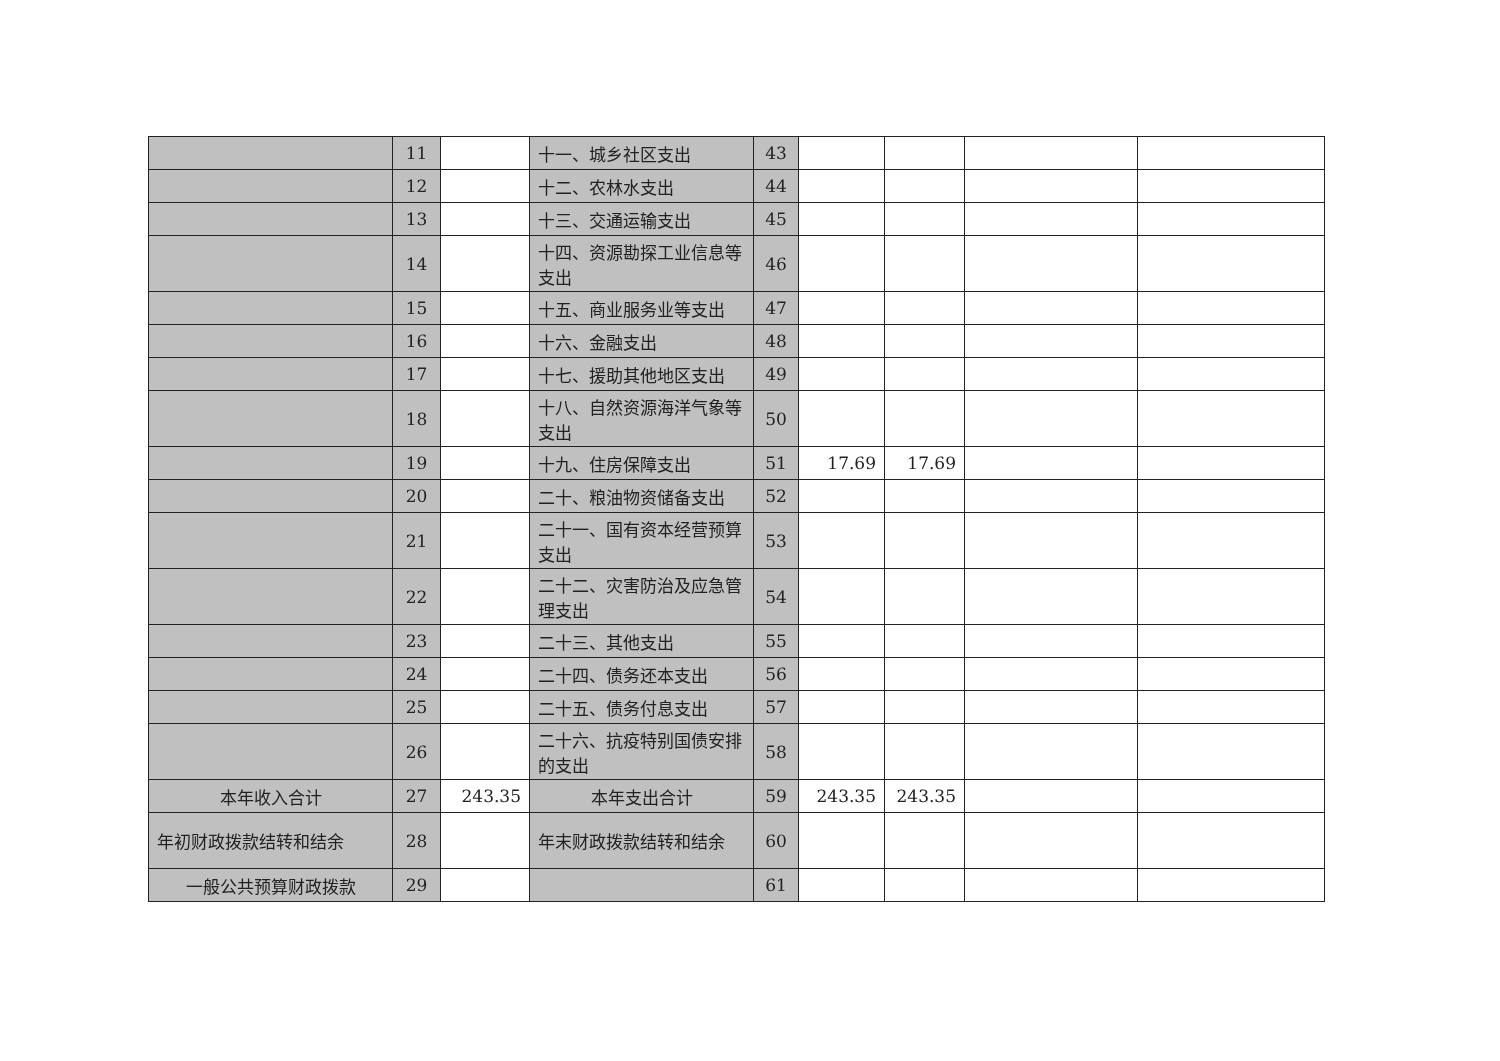| | 11 | | 十一、城乡社区支出 | 43 | | | | |
| | 12 | | 十二、农林水支出 | 44 | | | | |
| | 13 | | 十三、交通运输支出 | 45 | | | | |
| | 14 | | 十四、资源勘探工业信息等支出 | 46 | | | | |
| | 15 | | 十五、商业服务业等支出 | 47 | | | | |
| | 16 | | 十六、金融支出 | 48 | | | | |
| | 17 | | 十七、援助其他地区支出 | 49 | | | | |
| | 18 | | 十八、自然资源海洋气象等支出 | 50 | | | | |
| | 19 | | 十九、住房保障支出 | 51 | 17.69 | 17.69 | | |
| | 20 | | 二十、粮油物资储备支出 | 52 | | | | |
| | 21 | | 二十一、国有资本经营预算支出 | 53 | | | | |
| | 22 | | 二十二、灾害防治及应急管理支出 | 54 | | | | |
| | 23 | | 二十三、其他支出 | 55 | | | | |
| | 24 | | 二十四、债务还本支出 | 56 | | | | |
| | 25 | | 二十五、债务付息支出 | 57 | | | | |
| | 26 | | 二十六、抗疫特别国债安排的支出 | 58 | | | | |
| 本年收入合计 | 27 | 243.35 | 本年支出合计 | 59 | 243.35 | 243.35 | | |
| 年初财政拨款结转和结余 | 28 | | 年末财政拨款结转和结余 | 60 | | | | |
| 一般公共预算财政拨款 | 29 | | | 61 | | | | |